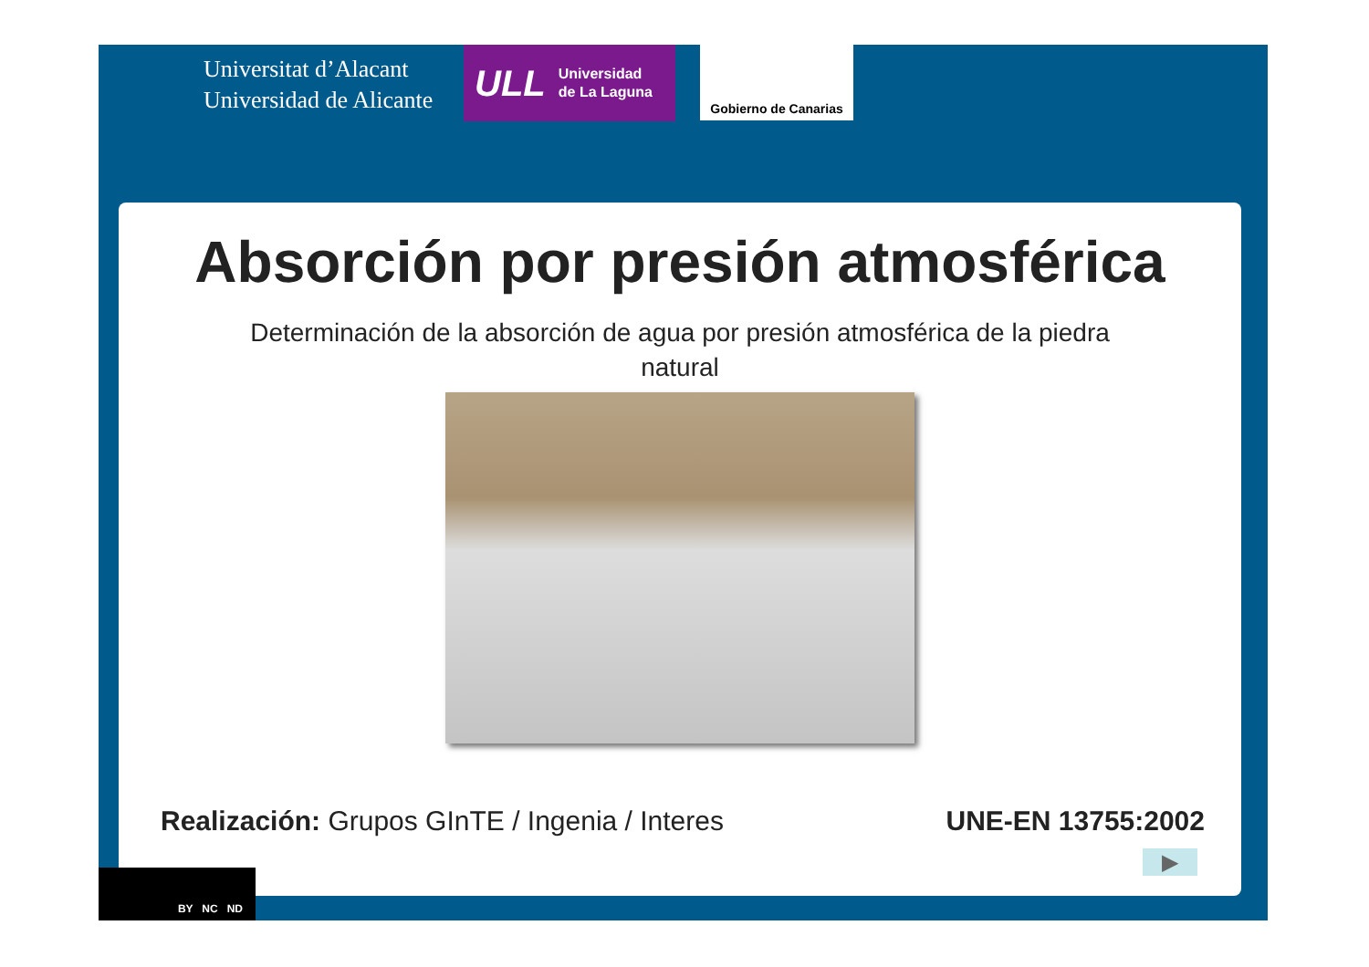Universitat d’Alacant
Universidad de Alicante
ULL Universidad
de La Laguna
Gobierno de Canarias
Absorción por presión atmosférica
Determinación de la absorción de agua por presión atmosférica de la piedra natural
Realización: Grupos GInTE / Ingenia / Interes
UNE-EN 13755:2002
▶
BY NC ND